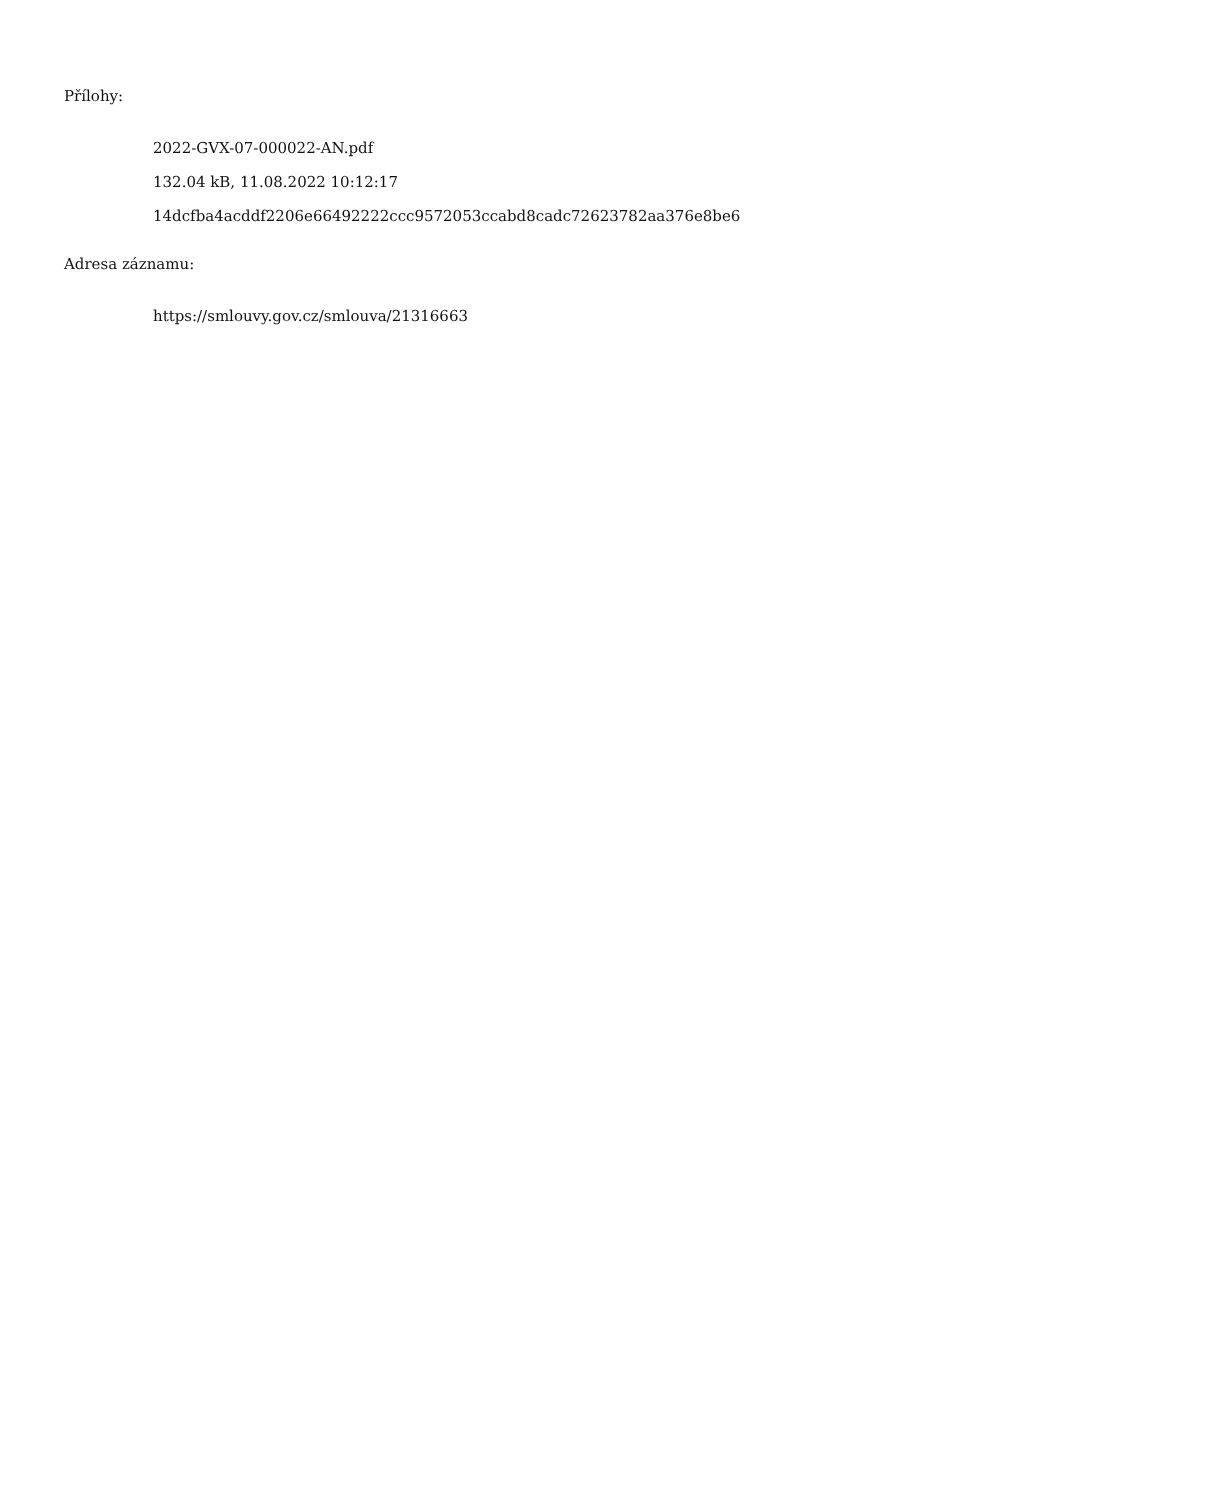Přílohy:
2022-GVX-07-000022-AN.pdf
132.04 kB, 11.08.2022 10:12:17
14dcfba4acddf2206e66492222ccc9572053ccabd8cadc72623782aa376e8be6
Adresa záznamu:
https://smlouvy.gov.cz/smlouva/21316663